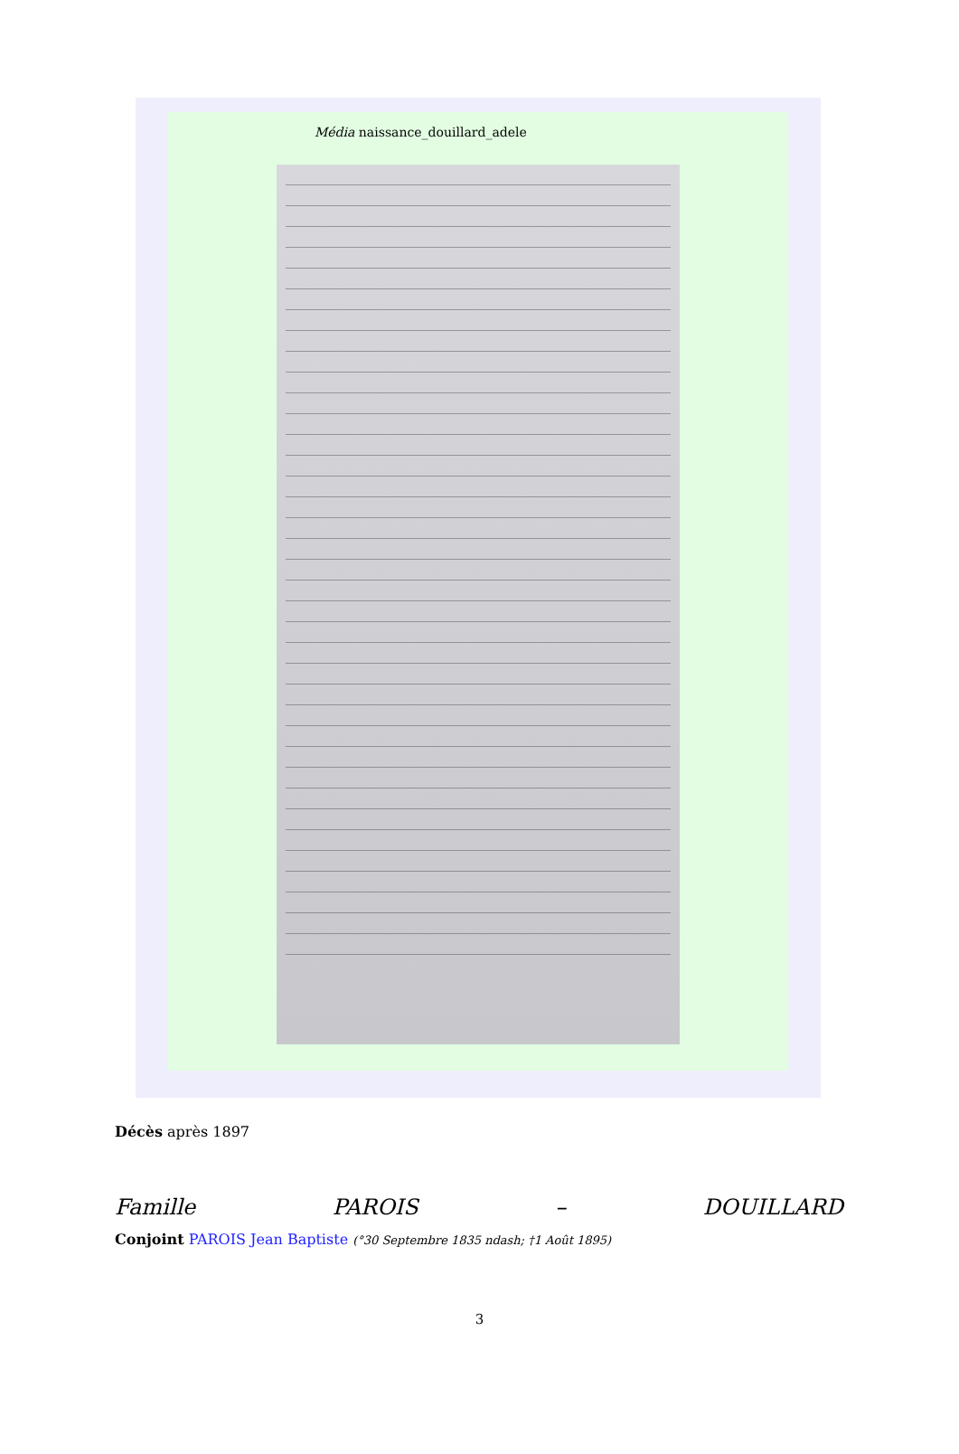Média naissance_douillard_adele
Décès après 1897
Famille PAROIS – DOUILLARD
Conjoint PAROIS Jean Baptiste (°30 Septembre 1835 ndash; †1 Août 1895)
3